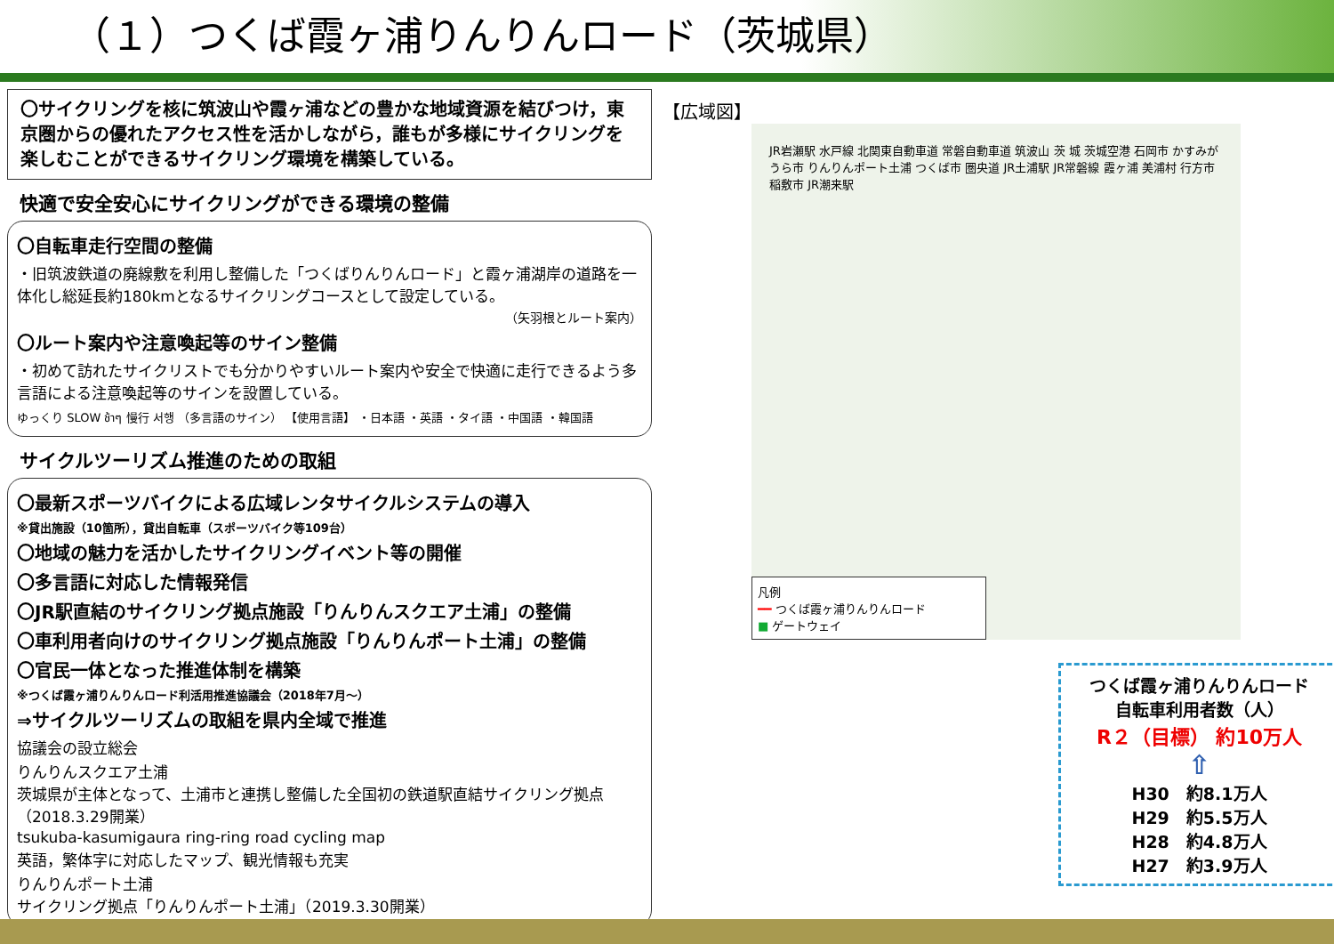（１）つくば霞ヶ浦りんりんロード（茨城県）
〇サイクリングを核に筑波山や霞ヶ浦などの豊かな地域資源を結びつけ，東京圏からの優れたアクセス性を活かしながら，誰もが多様にサイクリングを楽しむことができるサイクリング環境を構築している。
快適で安全安心にサイクリングができる環境の整備
〇自転車走行空間の整備
・旧筑波鉄道の廃線敷を利用し整備した「つくばりんりんロード」と霞ヶ浦湖岸の道路を一体化し総延長約180kmとなるサイクリングコースとして設定している。
（矢羽根とルート案内）
〇ルート案内や注意喚起等のサイン整備
・初めて訪れたサイクリストでも分かりやすいルート案内や安全で快適に走行できるよう多言語による注意喚起等のサインを設置している。
ゆっくり SLOW ช้าๆ 慢行 서행 （多言語のサイン） 【使用言語】 ・日本語 ・英語 ・タイ語 ・中国語 ・韓国語
サイクルツーリズム推進のための取組
〇最新スポーツバイクによる広域レンタサイクルシステムの導入
※貸出施設（10箇所），貸出自転車（スポーツバイク等109台）
〇地域の魅力を活かしたサイクリングイベント等の開催
〇多言語に対応した情報発信
〇JR駅直結のサイクリング拠点施設「りんりんスクエア土浦」の整備
〇車利用者向けのサイクリング拠点施設「りんりんポート土浦」の整備
〇官民一体となった推進体制を構築
※つくば霞ヶ浦りんりんロード利活用推進協議会（2018年7月～）
⇒サイクルツーリズムの取組を県内全域で推進
協議会の設立総会
りんりんスクエア土浦
茨城県が主体となって、土浦市と連携し整備した全国初の鉄道駅直結サイクリング拠点（2018.3.29開業）
tsukuba-kasumigaura ring-ring road cycling map
英語，繁体字に対応したマップ、観光情報も充実
りんりんポート土浦
サイクリング拠点「りんりんポート土浦」（2019.3.30開業）
【広域図】
JR岩瀬駅 水戸線 北関東自動車道 常磐自動車道 筑波山 茨 城 茨城空港 石岡市 かすみがうら市 りんりんポート土浦 つくば市 圏央道 JR土浦駅 JR常磐線 霞ヶ浦 美浦村 行方市 稲敷市 JR潮来駅
凡例
━━ つくば霞ヶ浦りんりんロード
■ ゲートウェイ
つくば霞ヶ浦りんりんロード
自転車利用者数（人）
R２（目標） 約10万人
⇧
H30　約8.1万人
H29　約5.5万人
H28　約4.8万人
H27　約3.9万人